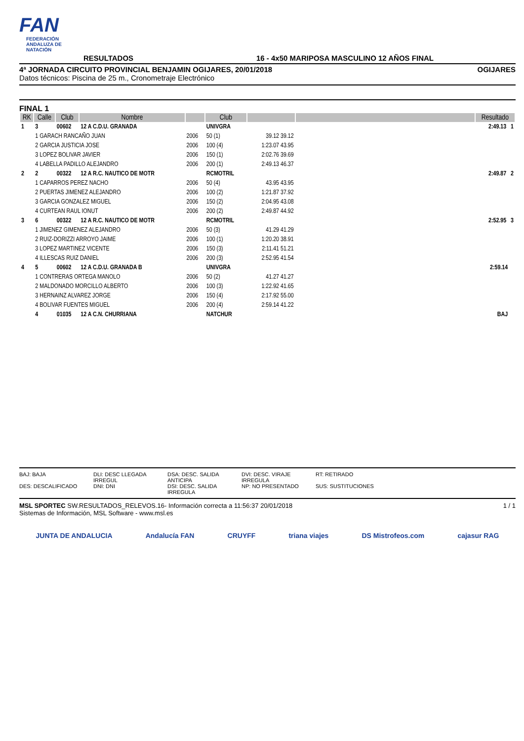FAN
FEDERACIÓN ANDALUZA DE NATACIÓN
RESULTADOS
16 - 4x50 MARIPOSA MASCULINO 12 AÑOS FINAL
4ª JORNADA CIRCUITO PROVINCIAL BENJAMIN OGIJARES, 20/01/2018 OGIJARES
Datos técnicos: Piscina de 25 m., Cronometraje Electrónico
FINAL 1
| RK | Calle | Club | Nombre | | Club | | | Resultado |
| --- | --- | --- | --- | --- | --- | --- | --- | --- |
| 1 | 3 | 00602 | 12 A C.D.U. GRANADA | | UNIVGRA | | | 2:49.13 1 |
| | 1 GARACH RANCAÑO JUAN | | | 2006 | 50 (1) | 39.12 39.12 | | |
| | 2 GARCIA JUSTICIA JOSE | | | 2006 | 100 (4) | 1:23.07 43.95 | | |
| | 3 LOPEZ BOLIVAR JAVIER | | | 2006 | 150 (1) | 2:02.76 39.69 | | |
| | 4 LABELLA PADILLO ALEJANDRO | | | 2006 | 200 (1) | 2:49.13 46.37 | | |
| 2 | 2 | 00322 | 12 A R.C. NAUTICO DE MOTR | | RCMOTRIL | | | 2:49.87 2 |
| | 1 CAPARROS PEREZ NACHO | | | 2006 | 50 (4) | 43.95 43.95 | | |
| | 2 PUERTAS JIMENEZ ALEJANDRO | | | 2006 | 100 (2) | 1:21.87 37.92 | | |
| | 3 GARCIA GONZALEZ MIGUEL | | | 2006 | 150 (2) | 2:04.95 43.08 | | |
| | 4 CURTEAN RAUL IONUT | | | 2006 | 200 (2) | 2:49.87 44.92 | | |
| 3 | 6 | 00322 | 12 A R.C. NAUTICO DE MOTR | | RCMOTRIL | | | 2:52.95 3 |
| | 1 JIMENEZ GIMENEZ ALEJANDRO | | | 2006 | 50 (3) | 41.29 41.29 | | |
| | 2 RUIZ-DORIZZI ARROYO JAIME | | | 2006 | 100 (1) | 1:20.20 38.91 | | |
| | 3 LOPEZ MARTINEZ VICENTE | | | 2006 | 150 (3) | 2:11.41 51.21 | | |
| | 4 ILLESCAS RUIZ DANIEL | | | 2006 | 200 (3) | 2:52.95 41.54 | | |
| 4 | 5 | 00602 | 12 A C.D.U. GRANADA B | | UNIVGRA | | | 2:59.14 |
| | 1 CONTRERAS ORTEGA MANOLO | | | 2006 | 50 (2) | 41.27 41.27 | | |
| | 2 MALDONADO MORCILLO ALBERTO | | | 2006 | 100 (3) | 1:22.92 41.65 | | |
| | 3 HERNAINZ ALVAREZ JORGE | | | 2006 | 150 (4) | 2:17.92 55.00 | | |
| | 4 BOLIVAR FUENTES MIGUEL | | | 2006 | 200 (4) | 2:59.14 41.22 | | |
| | 4 | 01035 | 12 A C.N. CHURRIANA | | NATCHUR | | | BAJ |
BAJ: BAJA DLI: DESC LLEGADA IRREGUL DSA: DESC. SALIDA ANTICIPA DVI: DESC. VIRAJE IRREGULA RT: RETIRADO DES: DESCALIFICADO DNI: DNI DSI: DESC. SALIDA IRREGULA NP: NO PRESENTADO SUS: SUSTITUCIONES
MSL SPORTEC SW.RESULTADOS_RELEVOS.16- Información correcta a 11:56:37 20/01/2018
Sistemas de Información, MSL Software - www.msl.es
1 / 1
JUNTA DE ANDALUCIA Andalucía FAN CRUYFF triana viajes DS Mistrofeos.com cajasur RAG